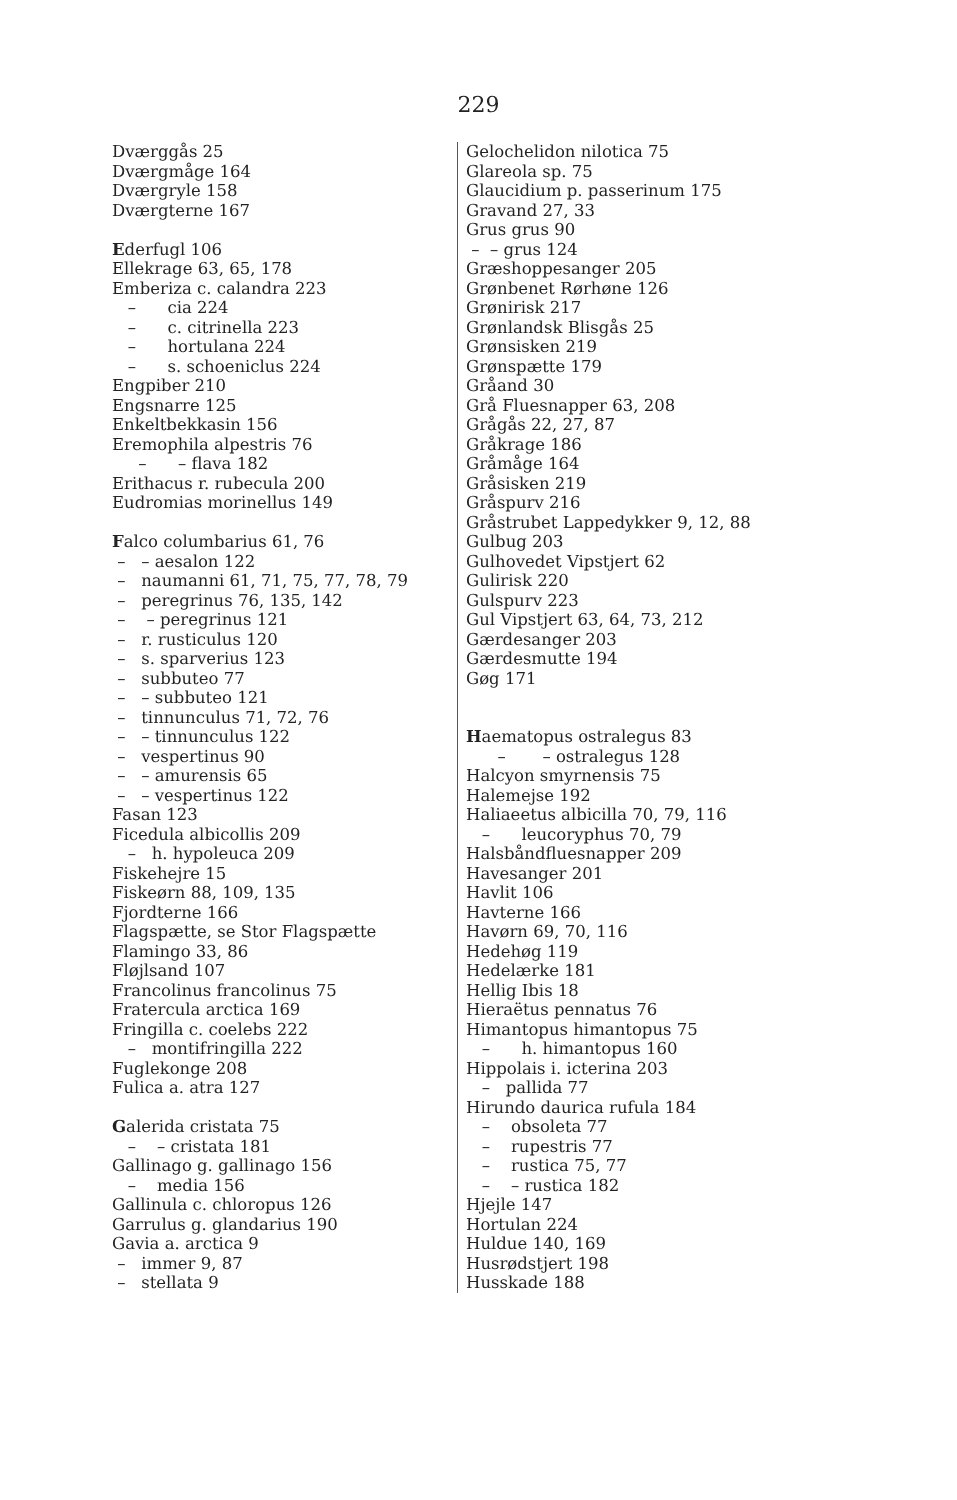229
Dværggås 25
Dværgmåge 164
Dværgryle 158
Dværgterne 167
Ederfugl 106
Ellekrage 63, 65, 178
Emberiza c. calandra 223
– cia 224
– c. citrinella 223
– hortulana 224
– s. schoeniclus 224
Engpiber 210
Engsnarre 125
Enkeltbekkasin 156
Eremophila alpestris 76
– – flava 182
Erithacus r. rubecula 200
Eudromias morinellus 149
Falco columbarius 61, 76
– – aesalon 122
– naumanni 61, 71, 75, 77, 78, 79
– peregrinus 76, 135, 142
– – peregrinus 121
– r. rusticulus 120
– s. sparverius 123
– subbuteo 77
– – subbuteo 121
– tinnunculus 71, 72, 76
– – tinnunculus 122
– vespertinus 90
– – amurensis 65
– – vespertinus 122
Fasan 123
Ficedula albicollis 209
– h. hypoleuca 209
Fiskehejre 15
Fiskeørn 88, 109, 135
Fjordterne 166
Flagspætte, se Stor Flagspætte
Flamingo 33, 86
Fløjlsand 107
Francolinus francolinus 75
Fratercula arctica 169
Fringilla c. coelebs 222
– montifringilla 222
Fuglekonge 208
Fulica a. atra 127
Galerida cristata 75
– – cristata 181
Gallinago g. gallinago 156
– media 156
Gallinula c. chloropus 126
Garrulus g. glandarius 190
Gavia a. arctica 9
– immer 9, 87
– stellata 9
Gelochelidon nilotica 75
Glareola sp. 75
Glaucidium p. passerinum 175
Gravand 27, 33
Grus grus 90
– – grus 124
Græshoppesanger 205
Grønbenet Rørhøne 126
Grønirisk 217
Grønlandsk Blisgås 25
Grønsisken 219
Grønspætte 179
Gråand 30
Grå Fluesnapper 63, 208
Grågås 22, 27, 87
Gråkrage 186
Gråmåge 164
Gråsisken 219
Gråspurv 216
Gråstrubet Lappedykker 9, 12, 88
Gulbug 203
Gulhovedet Vipstjert 62
Gulirisk 220
Gulspurv 223
Gul Vipstjert 63, 64, 73, 212
Gærdesanger 203
Gærdesmutte 194
Gøg 171
Haematopus ostralegus 83
– – ostralegus 128
Halcyon smyrnensis 75
Halemejse 192
Haliaeetus albicilla 70, 79, 116
– leucoryphus 70, 79
Halsbåndfluesnapper 209
Havesanger 201
Havlit 106
Havterne 166
Havørn 69, 70, 116
Hedehøg 119
Hedelærke 181
Hellig Ibis 18
Hieraëtus pennatus 76
Himantopus himantopus 75
– h. himantopus 160
Hippolais i. icterina 203
– pallida 77
Hirundo daurica rufula 184
– obsoleta 77
– rupestris 77
– rustica 75, 77
– – rustica 182
Hjejle 147
Hortulan 224
Huldue 140, 169
Husrødstjert 198
Husskade 188